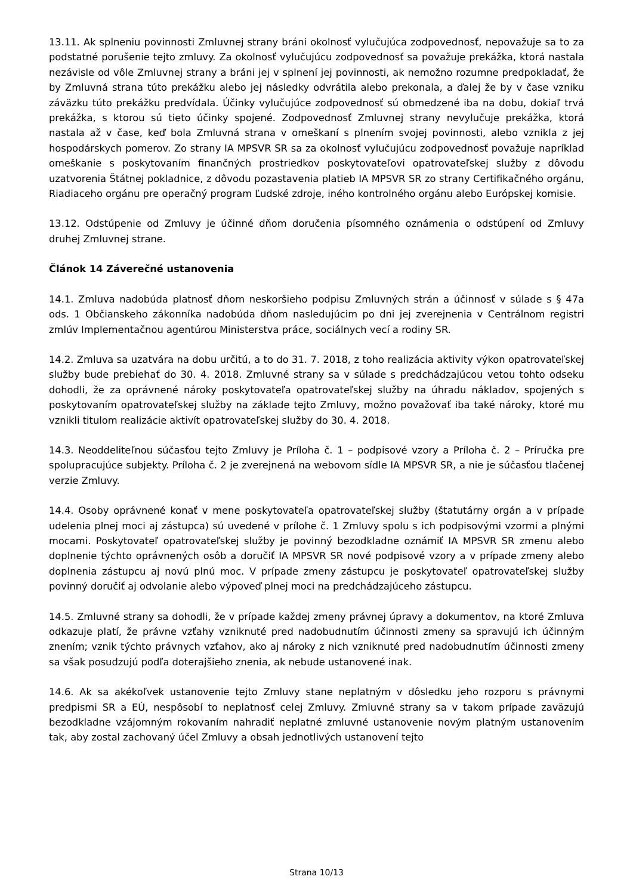13.11. Ak splneniu povinnosti Zmluvnej strany bráni okolnosť vylučujúca zodpovednosť, nepovažuje sa to za podstatné porušenie tejto zmluvy. Za okolnosť vylučujúcu zodpovednosť sa považuje prekážka, ktorá nastala nezávisle od vôle Zmluvnej strany a bráni jej v splnení jej povinnosti, ak nemožno rozumne predpokladať, že by Zmluvná strana túto prekážku alebo jej následky odvrátila alebo prekonala, a ďalej že by v čase vzniku záväzku túto prekážku predvídala. Účinky vylučujúce zodpovednosť sú obmedzené iba na dobu, dokiaľ trvá prekážka, s ktorou sú tieto účinky spojené. Zodpovednosť Zmluvnej strany nevylučuje prekážka, ktorá nastala až v čase, keď bola Zmluvná strana v omeškaní s plnením svojej povinnosti, alebo vznikla z jej hospodárskych pomerov. Zo strany IA MPSVR SR sa za okolnosť vylučujúcu zodpovednosť považuje napríklad omeškanie s poskytovaním finančných prostriedkov poskytovateľovi opatrovateľskej služby z dôvodu uzatvorenia Štátnej pokladnice, z dôvodu pozastavenia platieb IA MPSVR SR zo strany Certifikačného orgánu, Riadiaceho orgánu pre operačný program Ľudské zdroje, iného kontrolného orgánu alebo Európskej komisie.
13.12. Odstúpenie od Zmluvy je účinné dňom doručenia písomného oznámenia o odstúpení od Zmluvy druhej Zmluvnej strane.
Článok 14 Záverečné ustanovenia
14.1. Zmluva nadobúda platnosť dňom neskoršieho podpisu Zmluvných strán a účinnosť v súlade s § 47a ods. 1 Občianskeho zákonníka nadobúda dňom nasledujúcim po dni jej zverejnenia v Centrálnom registri zmlúv Implementačnou agentúrou Ministerstva práce, sociálnych vecí a rodiny SR.
14.2. Zmluva sa uzatvára na dobu určitú, a to do 31. 7. 2018, z toho realizácia aktivity výkon opatrovateľskej služby bude prebiehať do 30. 4. 2018. Zmluvné strany sa v súlade s predchádzajúcou vetou tohto odseku dohodli, že za oprávnené nároky poskytovateľa opatrovateľskej služby na úhradu nákladov, spojených s poskytovaním opatrovateľskej služby na základe tejto Zmluvy, možno považovať iba také nároky, ktoré mu vznikli titulom realizácie aktivít opatrovateľskej služby do 30. 4. 2018.
14.3. Neoddeliteľnou súčasťou tejto Zmluvy je Príloha č. 1 – podpisové vzory a Príloha č. 2 – Príručka pre spolupracujúce subjekty. Príloha č. 2 je zverejnená na webovom sídle IA MPSVR SR, a nie je súčasťou tlačenej verzie Zmluvy.
14.4. Osoby oprávnené konať v mene poskytovateľa opatrovateľskej služby (štatutárny orgán a v prípade udelenia plnej moci aj zástupca) sú uvedené v prílohe č. 1 Zmluvy spolu s ich podpisovými vzormi a plnými mocami. Poskytovateľ opatrovateľskej služby je povinný bezodkladne oznámiť IA MPSVR SR zmenu alebo doplnenie týchto oprávnených osôb a doručiť IA MPSVR SR nové podpisové vzory a v prípade zmeny alebo doplnenia zástupcu aj novú plnú moc. V prípade zmeny zástupcu je poskytovateľ opatrovateľskej služby povinný doručiť aj odvolanie alebo výpoveď plnej moci na predchádzajúceho zástupcu.
14.5. Zmluvné strany sa dohodli, že v prípade každej zmeny právnej úpravy a dokumentov, na ktoré Zmluva odkazuje platí, že právne vzťahy vzniknuté pred nadobudnutím účinnosti zmeny sa spravujú ich účinným znením; vznik týchto právnych vzťahov, ako aj nároky z nich vzniknuté pred nadobudnutím účinnosti zmeny sa však posudzujú podľa doterajšieho znenia, ak nebude ustanovené inak.
14.6. Ak sa akékoľvek ustanovenie tejto Zmluvy stane neplatným v dôsledku jeho rozporu s právnymi predpismi SR a EÚ, nespôsobí to neplatnosť celej Zmluvy. Zmluvné strany sa v takom prípade zaväzujú bezodkladne vzájomným rokovaním nahradiť neplatné zmluvné ustanovenie novým platným ustanovením tak, aby zostal zachovaný účel Zmluvy a obsah jednotlivých ustanovení tejto
Strana 10/13